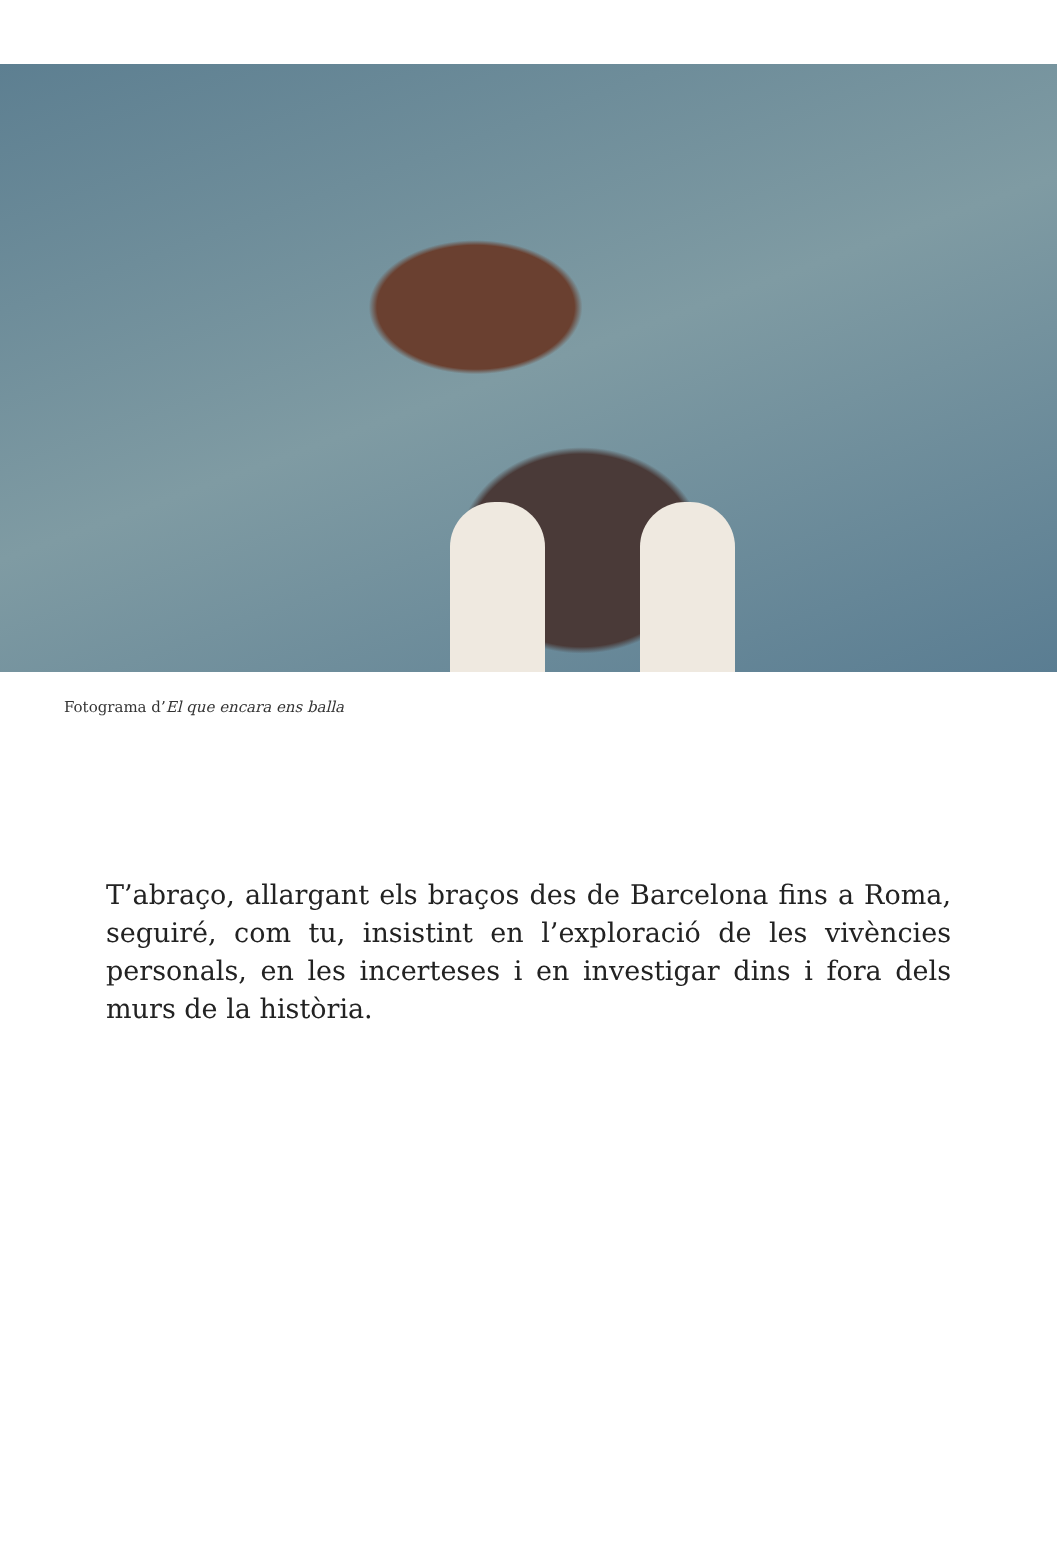Fotograma d’El que encara ens balla
T’abraço, allargant els braços des de Barcelona fins a Roma, seguiré, com tu, insistint en l’exploració de les vivències personals, en les incerteses i en investigar dins i fora dels murs de la història.